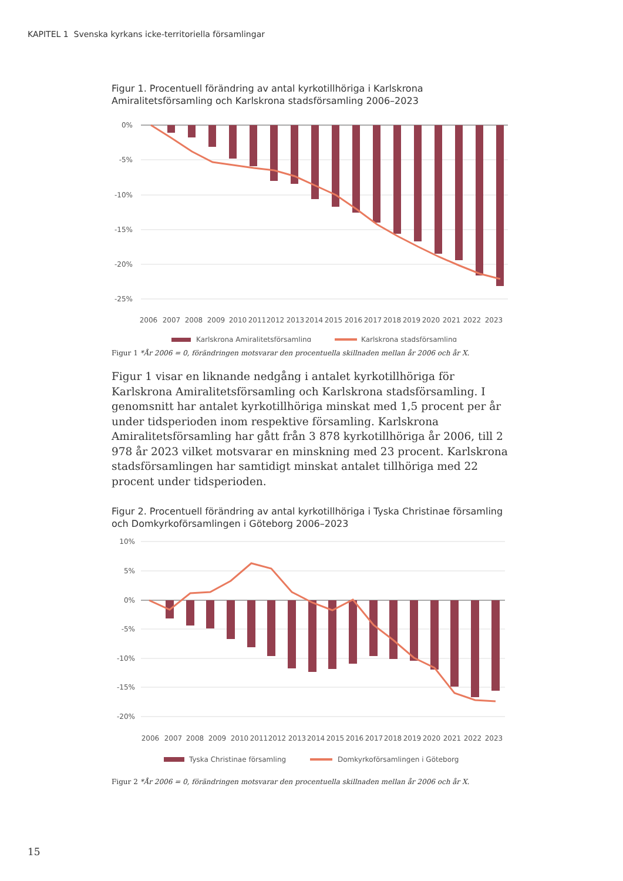KAPITEL 1 Svenska kyrkans icke-territoriella församlingar
Figur 1. Procentuell förändring av antal kyrkotillhöriga i Karlskrona Amiralitetsförsamling och Karlskrona stadsförsamling 2006–2023
0%
-5%
-10%
-15%
-20%
-25%
2006
2007
2008
2009
2010
2011
2012
2013
2014
2015
2016
2017
2018
2019
2020
2021
2022
2023
Karlskrona Amiralitetsförsamling
Karlskrona stadsförsamling
Figur 1 *År 2006 = 0, förändringen motsvarar den procentuella skillnaden mellan år 2006 och år X.
Figur 1 visar en liknande nedgång i antalet kyrkotillhöriga för Karlskrona Amiralitetsförsamling och Karlskrona stadsförsamling. I genomsnitt har antalet kyrkotillhöriga minskat med 1,5 procent per år under tidsperioden inom respektive församling. Karlskrona Amiralitetsförsamling har gått från 3 878 kyrkotillhöriga år 2006, till 2 978 år 2023 vilket motsvarar en minskning med 23 procent. Karlskrona stadsförsamlingen har samtidigt minskat antalet tillhöriga med 22 procent under tidsperioden.
Figur 2. Procentuell förändring av antal kyrkotillhöriga i Tyska Christinae församling och Domkyrkoförsamlingen i Göteborg 2006–2023
10%
5%
0%
-5%
-10%
-15%
-20%
2006
2007
2008
2009
2010
2011
2012
2013
2014
2015
2016
2017
2018
2019
2020
2021
2022
2023
Tyska Christinae församling
Domkyrkoförsamlingen i Göteborg
Figur 2 *År 2006 = 0, förändringen motsvarar den procentuella skillnaden mellan år 2006 och år X.
15